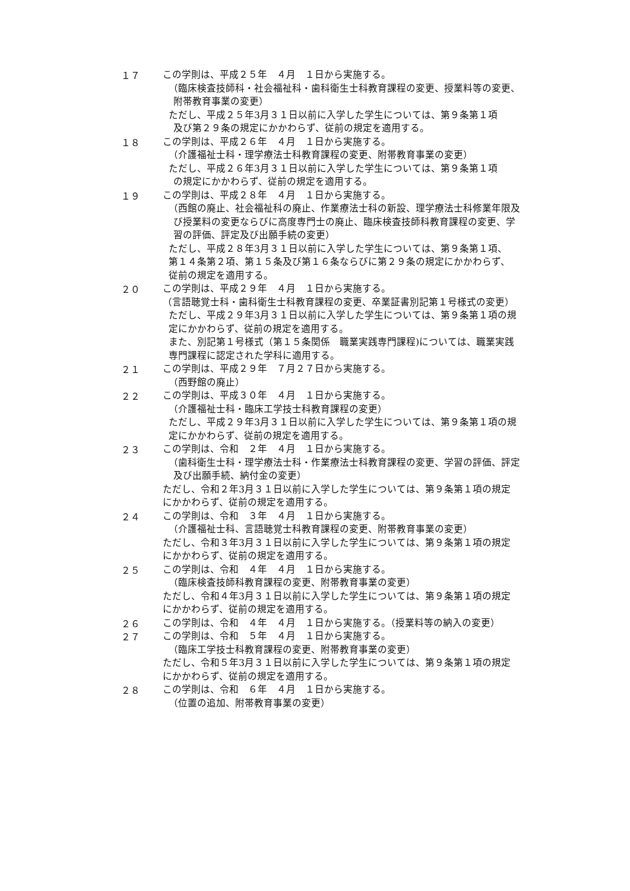１７
この学則は、平成２５年　４月　１日から実施する。
（臨床検査技師科・社会福祉科・歯科衛生士科教育課程の変更、授業料等の変更、
附帯教育事業の変更）
ただし、平成２５年3月３１日以前に入学した学生については、第９条第１項
及び第２９条の規定にかかわらず、従前の規定を適用する。
１８
この学則は、平成２６年　４月　１日から実施する。
（介護福祉士科・理学療法士科教育課程の変更、附帯教育事業の変更）
ただし、平成２６年3月３１日以前に入学した学生については、第９条第１項
の規定にかかわらず、従前の規定を適用する。
１９
この学則は、平成２８年　４月　１日から実施する。
（西館の廃止、社会福祉科の廃止、作業療法士科の新設、理学療法士科修業年限及
び授業料の変更ならびに高度専門士の廃止、臨床検査技師科教育課程の変更、学
習の評価、評定及び出願手続の変更）
ただし、平成２８年3月３１日以前に入学した学生については、第９条第１項、
第１４条第２項、第１５条及び第１６条ならびに第２９条の規定にかかわらず、
従前の規定を適用する。
２０
この学則は、平成２９年　４月　１日から実施する。
（言語聴覚士科・歯科衛生士科教育課程の変更、卒業証書別記第１号様式の変更）
ただし、平成２９年3月３１日以前に入学した学生については、第９条第１項の規
定にかかわらず、従前の規定を適用する。
また、別記第１号様式（第１５条関係　職業実践専門課程)については、職業実践
専門課程に認定された学科に適用する。
２１
この学則は、平成２９年　７月２７日から実施する。
（西野館の廃止）
２２
この学則は、平成３０年　４月　１日から実施する。
（介護福祉士科・臨床工学技士科教育課程の変更）
ただし、平成２９年3月３１日以前に入学した学生については、第９条第１項の規
定にかかわらず、従前の規定を適用する。
２３
この学則は、令和　２年　４月　１日から実施する。
（歯科衛生士科・理学療法士科・作業療法士科教育課程の変更、学習の評価、評定
及び出願手続、納付金の変更）
ただし、令和２年3月３１日以前に入学した学生については、第９条第１項の規定
にかかわらず、従前の規定を適用する。
２４
この学則は、令和　３年　４月　１日から実施する。
（介護福祉士科、言語聴覚士科教育課程の変更、附帯教育事業の変更）
ただし、令和３年3月３１日以前に入学した学生については、第９条第１項の規定
にかかわらず、従前の規定を適用する。
２５
この学則は、令和　４年　４月　１日から実施する。
（臨床検査技師科教育課程の変更、附帯教育事業の変更）
ただし、令和４年3月３１日以前に入学した学生については、第９条第１項の規定
にかかわらず、従前の規定を適用する。
２６
この学則は、令和　４年　４月　１日から実施する。（授業料等の納入の変更）
２７
この学則は、令和　５年　４月　１日から実施する。
（臨床工学技士科教育課程の変更、附帯教育事業の変更）
ただし、令和５年3月３１日以前に入学した学生については、第９条第１項の規定
にかかわらず、従前の規定を適用する。
２８
この学則は、令和　６年　４月　１日から実施する。
（位置の追加、附帯教育事業の変更）